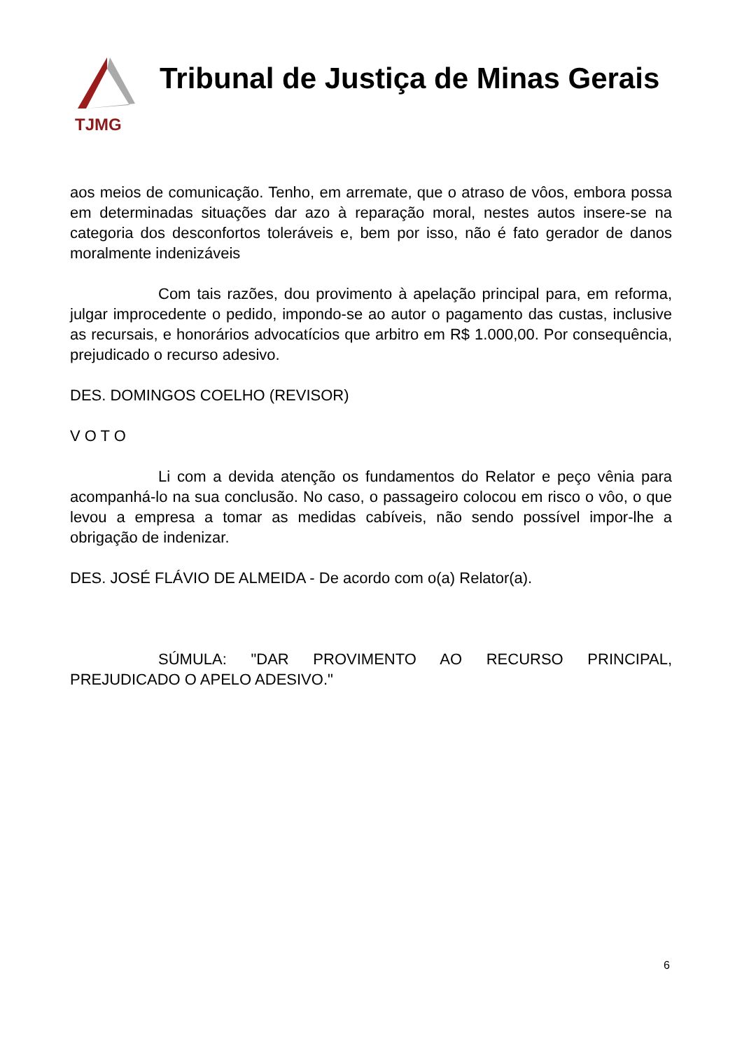TJMG
Tribunal de Justiça de Minas Gerais
aos meios de comunicação. Tenho, em arremate, que o atraso de vôos, embora possa em determinadas situações dar azo à reparação moral, nestes autos insere-se na categoria dos desconfortos toleráveis e, bem por isso, não é fato gerador de danos moralmente indenizáveis
Com tais razões, dou provimento à apelação principal para, em reforma, julgar improcedente o pedido, impondo-se ao autor o pagamento das custas, inclusive as recursais, e honorários advocatícios que arbitro em R$ 1.000,00. Por consequência, prejudicado o recurso adesivo.
DES. DOMINGOS COELHO (REVISOR)
V O T O
Li com a devida atenção os fundamentos do Relator e peço vênia para acompanhá-lo na sua conclusão. No caso, o passageiro colocou em risco o vôo, o que levou a empresa a tomar as medidas cabíveis, não sendo possível impor-lhe a obrigação de indenizar.
DES. JOSÉ FLÁVIO DE ALMEIDA - De acordo com o(a) Relator(a).
SÚMULA: "DAR PROVIMENTO AO RECURSO PRINCIPAL, PREJUDICADO O APELO ADESIVO."
6